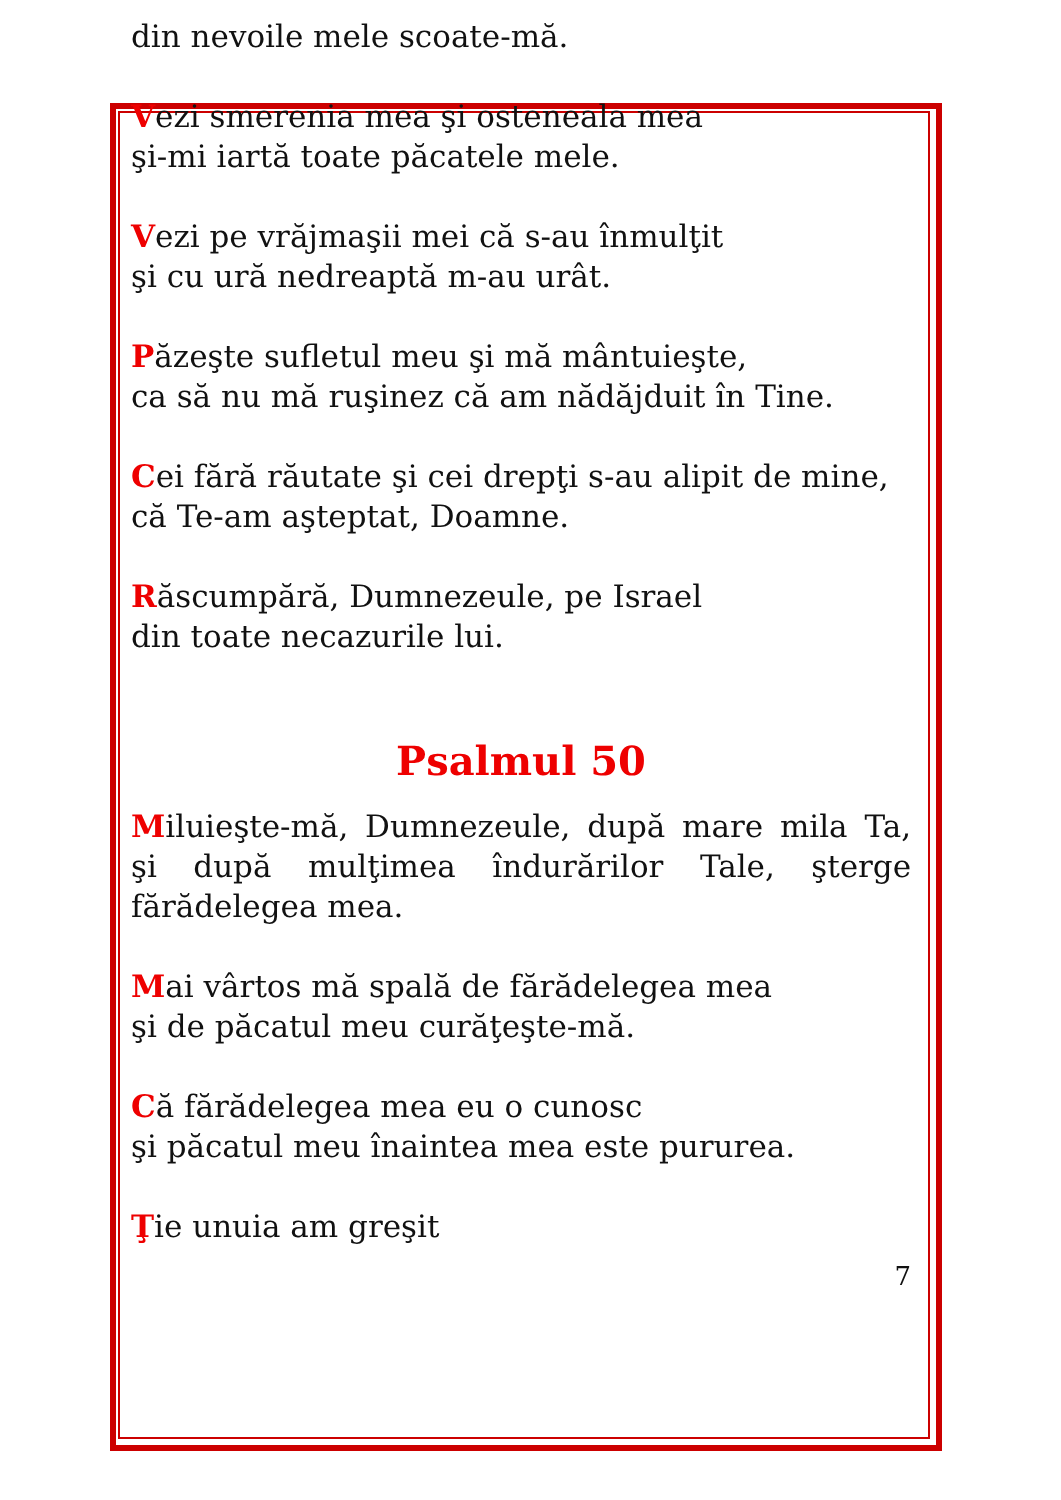din nevoile mele scoate-mă.
Vezi smerenia mea şi osteneala mea
şi-mi iartă toate păcatele mele.
Vezi pe vrăjmaşii mei că s-au înmulţit
şi cu ură nedreaptă m-au urât.
Păzeşte sufletul meu şi mă mântuieşte,
ca să nu mă ruşinez că am nădăjduit în Tine.
Cei fără răutate şi cei drepţi s-au alipit de mine,
că Te-am aşteptat, Doamne.
Răscumpără, Dumnezeule, pe Israel
din toate necazurile lui.
Psalmul 50
Miluieşte-mă, Dumnezeule, după mare mila Ta, şi după mulţimea îndurărilor Tale, şterge fărădelegea mea.
Mai vârtos mă spală de fărădelegea mea
şi de păcatul meu curăţeşte-mă.
Că fărădelegea mea eu o cunosc
şi păcatul meu înaintea mea este pururea.
Ţie unuia am greşit
7